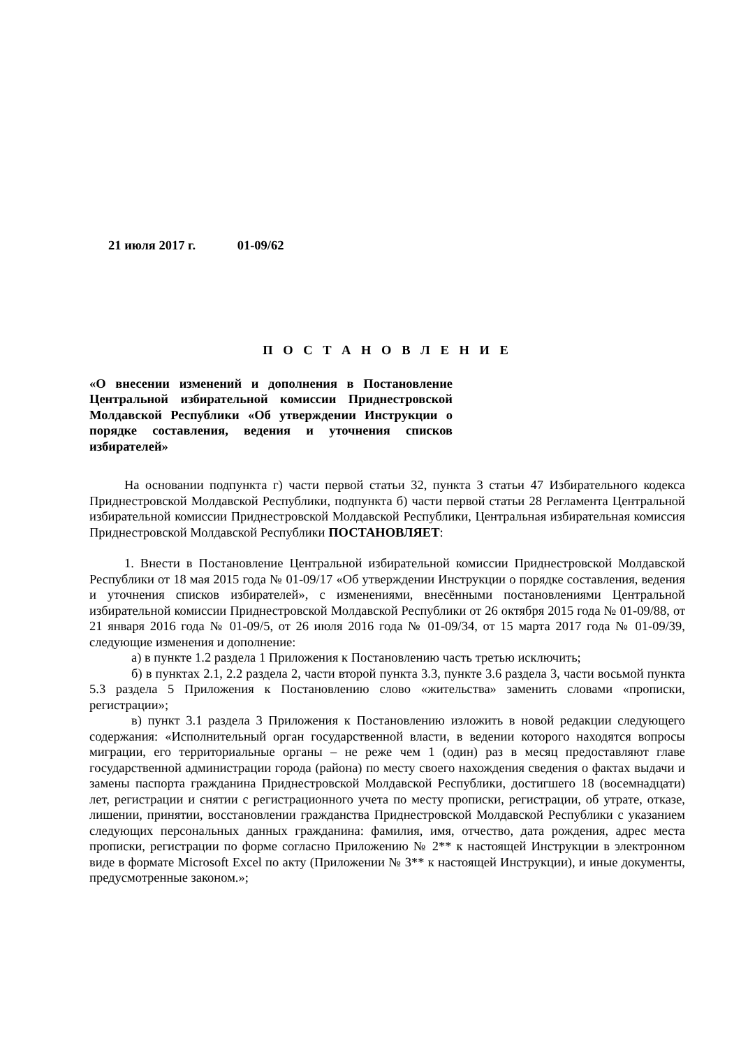21 июля 2017 г. 01-09/62
П О С Т А Н О В Л Е Н И Е
«О внесении изменений и дополнения в Постановление Центральной избирательной комиссии Приднестровской Молдавской Республики «Об утверждении Инструкции о порядке составления, ведения и уточнения списков избирателей»
На основании подпункта г) части первой статьи 32, пункта 3 статьи 47 Избирательного кодекса Приднестровской Молдавской Республики, подпункта б) части первой статьи 28 Регламента Центральной избирательной комиссии Приднестровской Молдавской Республики, Центральная избирательная комиссия Приднестровской Молдавской Республики ПОСТАНОВЛЯЕТ:
1. Внести в Постановление Центральной избирательной комиссии Приднестровской Молдавской Республики от 18 мая 2015 года № 01-09/17 «Об утверждении Инструкции о порядке составления, ведения и уточнения списков избирателей», с изменениями, внесёнными постановлениями Центральной избирательной комиссии Приднестровской Молдавской Республики от 26 октября 2015 года № 01-09/88, от 21 января 2016 года № 01-09/5, от 26 июля 2016 года № 01-09/34, от 15 марта 2017 года № 01-09/39, следующие изменения и дополнение:
а) в пункте 1.2 раздела 1 Приложения к Постановлению часть третью исключить;
б) в пунктах 2.1, 2.2 раздела 2, части второй пункта 3.3, пункте 3.6 раздела 3, части восьмой пункта 5.3 раздела 5 Приложения к Постановлению слово «жительства» заменить словами «прописки, регистрации»;
в) пункт 3.1 раздела 3 Приложения к Постановлению изложить в новой редакции следующего содержания: «Исполнительный орган государственной власти, в ведении которого находятся вопросы миграции, его территориальные органы – не реже чем 1 (один) раз в месяц предоставляют главе государственной администрации города (района) по месту своего нахождения сведения о фактах выдачи и замены паспорта гражданина Приднестровской Молдавской Республики, достигшего 18 (восемнадцати) лет, регистрации и снятии с регистрационного учета по месту прописки, регистрации, об утрате, отказе, лишении, принятии, восстановлении гражданства Приднестровской Молдавской Республики с указанием следующих персональных данных гражданина: фамилия, имя, отчество, дата рождения, адрес места прописки, регистрации по форме согласно Приложению № 2** к настоящей Инструкции в электронном виде в формате Microsoft Excel по акту (Приложении № 3** к настоящей Инструкции), и иные документы, предусмотренные законом.»;